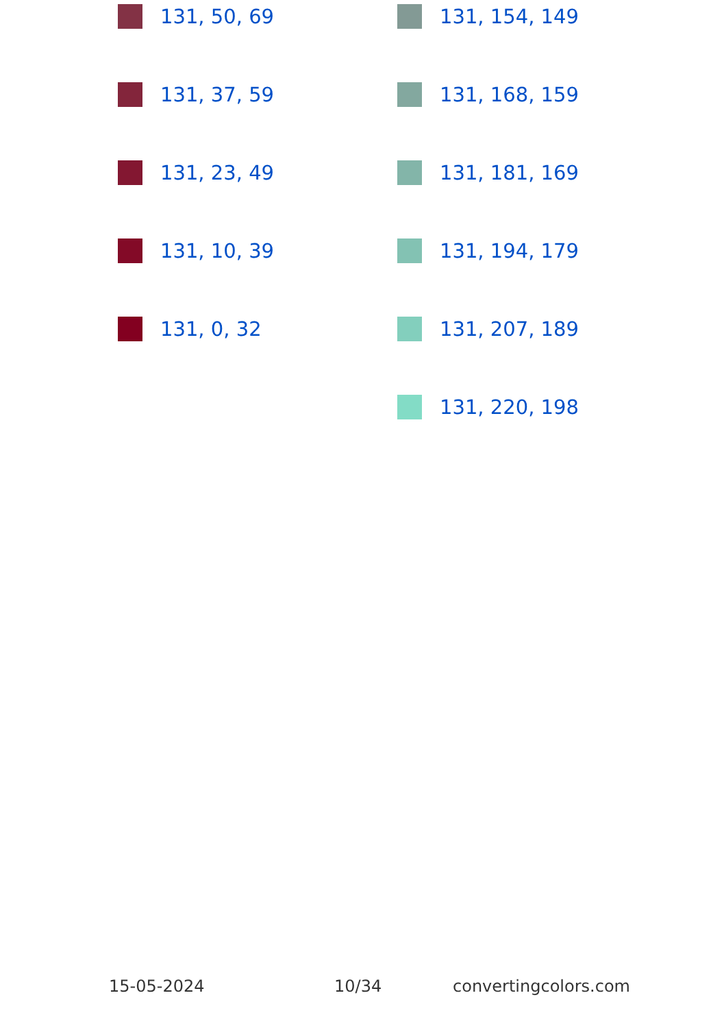131, 50, 69
131, 37, 59
131, 23, 49
131, 10, 39
131, 0, 32
131, 154, 149
131, 168, 159
131, 181, 169
131, 194, 179
131, 207, 189
131, 220, 198
15-05-2024 10/34 convertingcolors.com